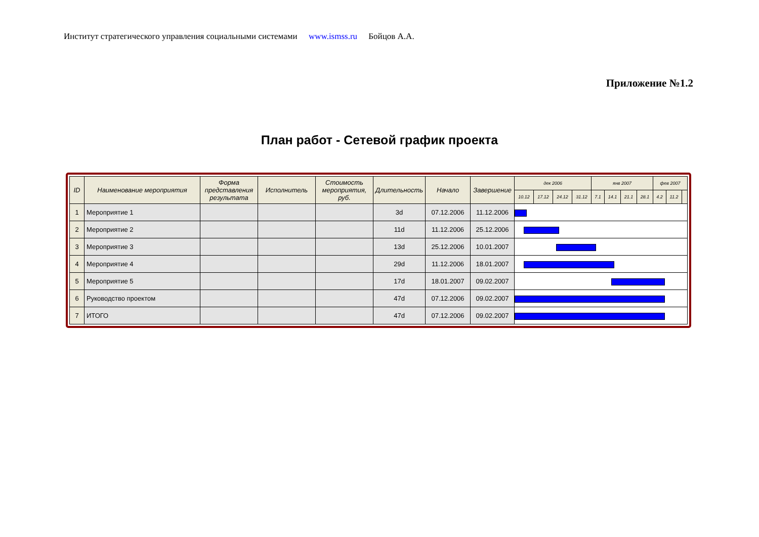Институт стратегического управления социальными системами www.ismss.ru Бойцов А.А.
Приложение №1.2
План работ - Сетевой график проекта
| ID | Наименование мероприятия | Форма представления результата | Исполнитель | Стоимость мероприятия, руб. | Длительность | Начало | Завершение | дек 2006 | | | | янв 2007 | | | | фев 2007 | | |
| --- | --- | --- | --- | --- | --- | --- | --- | --- | --- | --- | --- | --- | --- | --- | --- | --- | --- | --- |
| | | | | | | | | 10.12 | 17.12 | 24.12 | 31.12 | 7.1 | 14.1 | 21.1 | 28.1 | 4.2 | 11.2 | |
| 1 | Мероприятие 1 | | | | 3d | 07.12.2006 | 11.12.2006 | | | | | | | | | | | |
| 2 | Мероприятие 2 | | | | 11d | 11.12.2006 | 25.12.2006 | | | | | | | | | | | |
| 3 | Мероприятие 3 | | | | 13d | 25.12.2006 | 10.01.2007 | | | | | | | | | | | |
| 4 | Мероприятие 4 | | | | 29d | 11.12.2006 | 18.01.2007 | | | | | | | | | | | |
| 5 | Мероприятие 5 | | | | 17d | 18.01.2007 | 09.02.2007 | | | | | | | | | | | |
| 6 | Руководство проектом | | | | 47d | 07.12.2006 | 09.02.2007 | | | | | | | | | | | |
| 7 | ИТОГО | | | | 47d | 07.12.2006 | 09.02.2007 | | | | | | | | | | | |